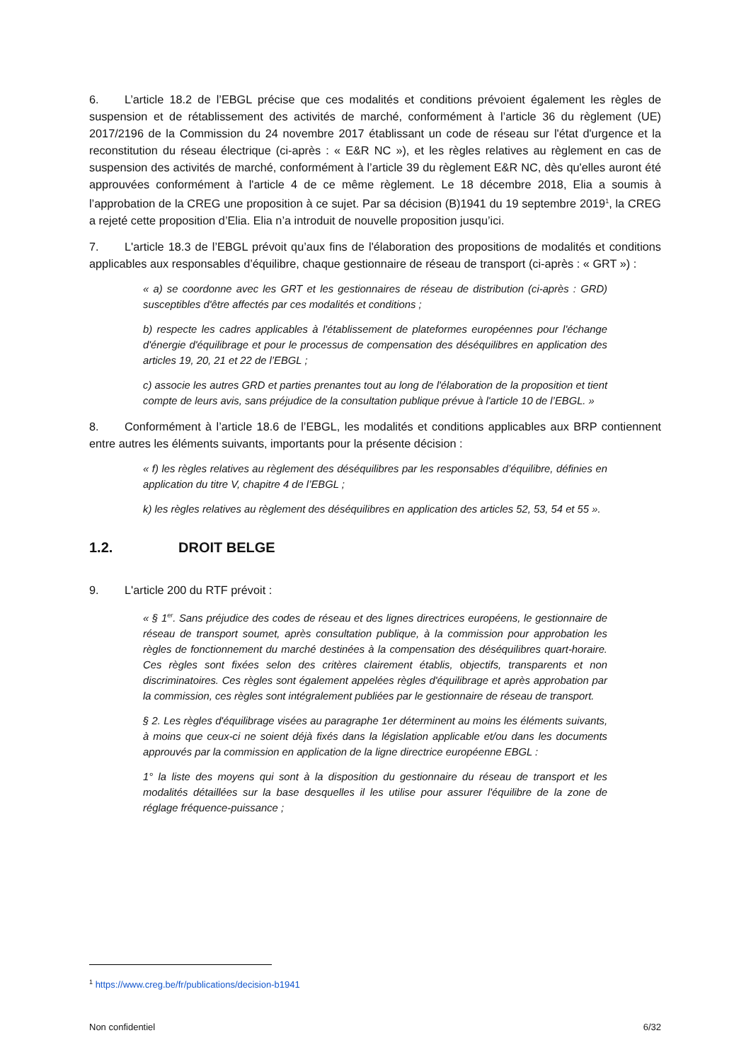6. L’article 18.2 de l’EBGL précise que ces modalités et conditions prévoient également les règles de suspension et de rétablissement des activités de marché, conformément à l’article 36 du règlement (UE) 2017/2196 de la Commission du 24 novembre 2017 établissant un code de réseau sur l'état d'urgence et la reconstitution du réseau électrique (ci-après : « E&R NC »), et les règles relatives au règlement en cas de suspension des activités de marché, conformément à l’article 39 du règlement E&R NC, dès qu'elles auront été approuvées conformément à l'article 4 de ce même règlement. Le 18 décembre 2018, Elia a soumis à l’approbation de la CREG une proposition à ce sujet. Par sa décision (B)1941 du 19 septembre 2019<sup>1</sup>, la CREG a rejeté cette proposition d’Elia. Elia n’a introduit de nouvelle proposition jusqu’ici.
7. L'article 18.3 de l’EBGL prévoit qu’aux fins de l'élaboration des propositions de modalités et conditions applicables aux responsables d’équilibre, chaque gestionnaire de réseau de transport (ci-après : « GRT ») :
« a) se coordonne avec les GRT et les gestionnaires de réseau de distribution (ci-après : GRD) susceptibles d'être affectés par ces modalités et conditions ;
b) respecte les cadres applicables à l'établissement de plateformes européennes pour l'échange d'énergie d'équilibrage et pour le processus de compensation des déséquilibres en application des articles 19, 20, 21 et 22 de l’EBGL ;
c) associe les autres GRD et parties prenantes tout au long de l'élaboration de la proposition et tient compte de leurs avis, sans préjudice de la consultation publique prévue à l'article 10 de l’EBGL. »
8. Conformément à l’article 18.6 de l’EBGL, les modalités et conditions applicables aux BRP contiennent entre autres les éléments suivants, importants pour la présente décision :
« f) les règles relatives au règlement des déséquilibres par les responsables d’équilibre, définies en application du titre V, chapitre 4 de l’EBGL ;
k) les règles relatives au règlement des déséquilibres en application des articles 52, 53, 54 et 55 ».
1.2. DROIT BELGE
9. L'article 200 du RTF prévoit :
« § 1<sup>er</sup>. Sans préjudice des codes de réseau et des lignes directrices européens, le gestionnaire de réseau de transport soumet, après consultation publique, à la commission pour approbation les règles de fonctionnement du marché destinées à la compensation des déséquilibres quart-horaire. Ces règles sont fixées selon des critères clairement établis, objectifs, transparents et non discriminatoires. Ces règles sont également appelées règles d'équilibrage et après approbation par la commission, ces règles sont intégralement publiées par le gestionnaire de réseau de transport.
§ 2. Les règles d'équilibrage visées au paragraphe 1er déterminent au moins les éléments suivants, à moins que ceux-ci ne soient déjà fixés dans la législation applicable et/ou dans les documents approuvés par la commission en application de la ligne directrice européenne EBGL :
1° la liste des moyens qui sont à la disposition du gestionnaire du réseau de transport et les modalités détaillées sur la base desquelles il les utilise pour assurer l'équilibre de la zone de réglage fréquence-puissance ;
<sup>1</sup> https://www.creg.be/fr/publications/decision-b1941
Non confidentiel 6/32